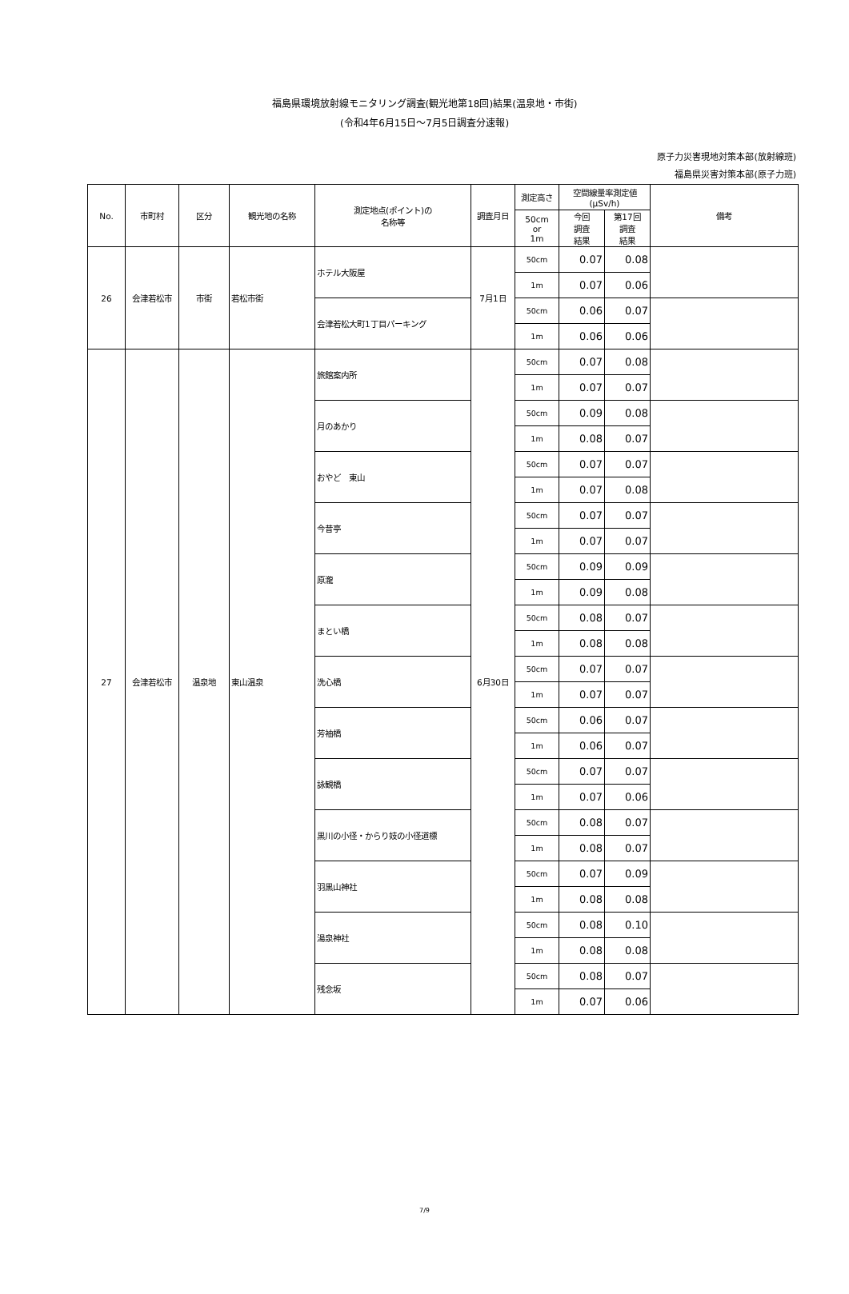福島県環境放射線モニタリング調査(観光地第18回)結果(温泉地・市街)
(令和4年6月15日～7月5日調査分速報)
原子力災害現地対策本部(放射線班)
福島県災害対策本部(原子力班)
| No. | 市町村 | 区分 | 観光地の名称 | 測定地点(ポイント)の 名称等 | 調査月日 | 測定高さ | 空間線量率測定値 (μSv/h) | | 備考 |
| --- | --- | --- | --- | --- | --- | --- | --- | --- | --- |
| | | | | | | 50cm or 1m | 今回 調査 結果 | 第17回 調査 結果 | |
| 26 | 会津若松市 | 市街 | 若松市街 | ホテル大阪屋 | 7月1日 | 50cm | 0.07 | 0.08 | |
| | | | | | | 1m | 0.07 | 0.06 | |
| | | | | 会津若松大町1丁目パーキング | | 50cm | 0.06 | 0.07 | |
| | | | | | | 1m | 0.06 | 0.06 | |
| 27 | 会津若松市 | 温泉地 | 東山温泉 | 旅館案内所 | 6月30日 | 50cm | 0.07 | 0.08 | |
| | | | | | | 1m | 0.07 | 0.07 | |
| | | | | 月のあかり | | 50cm | 0.09 | 0.08 | |
| | | | | | | 1m | 0.08 | 0.07 | |
| | | | | おやど 東山 | | 50cm | 0.07 | 0.07 | |
| | | | | | | 1m | 0.07 | 0.08 | |
| | | | | 今昔亭 | | 50cm | 0.07 | 0.07 | |
| | | | | | | 1m | 0.07 | 0.07 | |
| | | | | 原瀧 | | 50cm | 0.09 | 0.09 | |
| | | | | | | 1m | 0.09 | 0.08 | |
| | | | | まとい橋 | | 50cm | 0.08 | 0.07 | |
| | | | | | | 1m | 0.08 | 0.08 | |
| | | | | 洗心橋 | | 50cm | 0.07 | 0.07 | |
| | | | | | | 1m | 0.07 | 0.07 | |
| | | | | 芳袖橋 | | 50cm | 0.06 | 0.07 | |
| | | | | | | 1m | 0.06 | 0.07 | |
| | | | | 詠観橋 | | 50cm | 0.07 | 0.07 | |
| | | | | | | 1m | 0.07 | 0.06 | |
| | | | | 黒川の小径・からり妓の小径道標 | | 50cm | 0.08 | 0.07 | |
| | | | | | | 1m | 0.08 | 0.07 | |
| | | | | 羽黒山神社 | | 50cm | 0.07 | 0.09 | |
| | | | | | | 1m | 0.08 | 0.08 | |
| | | | | 湯泉神社 | | 50cm | 0.08 | 0.10 | |
| | | | | | | 1m | 0.08 | 0.08 | |
| | | | | 残念坂 | | 50cm | 0.08 | 0.07 | |
| | | | | | | 1m | 0.07 | 0.06 | |
7/9